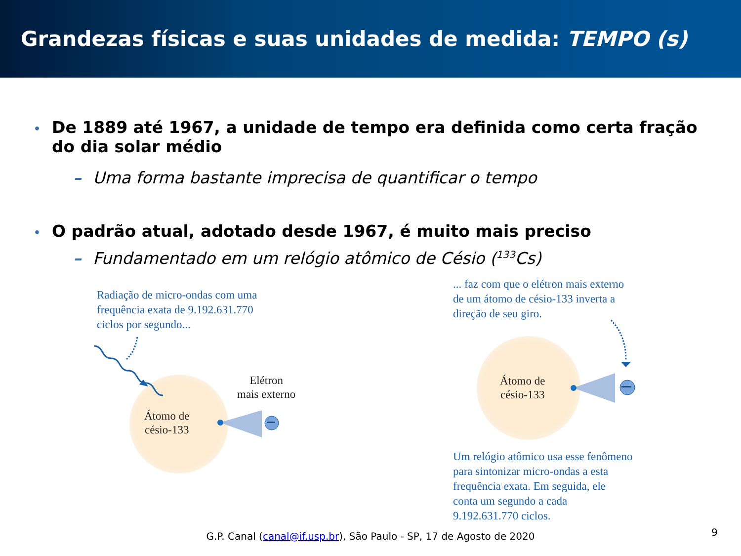Grandezas físicas e suas unidades de medida: TEMPO (s)
• De 1889 até 1967, a unidade de tempo era definida como certa fração do dia solar médio
– Uma forma bastante imprecisa de quantificar o tempo
• O padrão atual, adotado desde 1967, é muito mais preciso
– Fundamentado em um relógio atômico de Césio (<sup>133</sup>Cs)
Radiação de micro-ondas com uma
frequência exata de 9.192.631.770
ciclos por segundo...
... faz com que o elétron mais externo
de um átomo de césio-133 inverta a
direção de seu giro.
Átomo de
césio-133
Elétron
mais externo
Átomo de
césio-133
Um relógio atômico usa esse fenômeno
para sintonizar micro-ondas a esta
frequência exata. Em seguida, ele
conta um segundo a cada
9.192.631.770 ciclos.
G.P. Canal (canal@if.usp.br), São Paulo - SP, 17 de Agosto de 2020 9